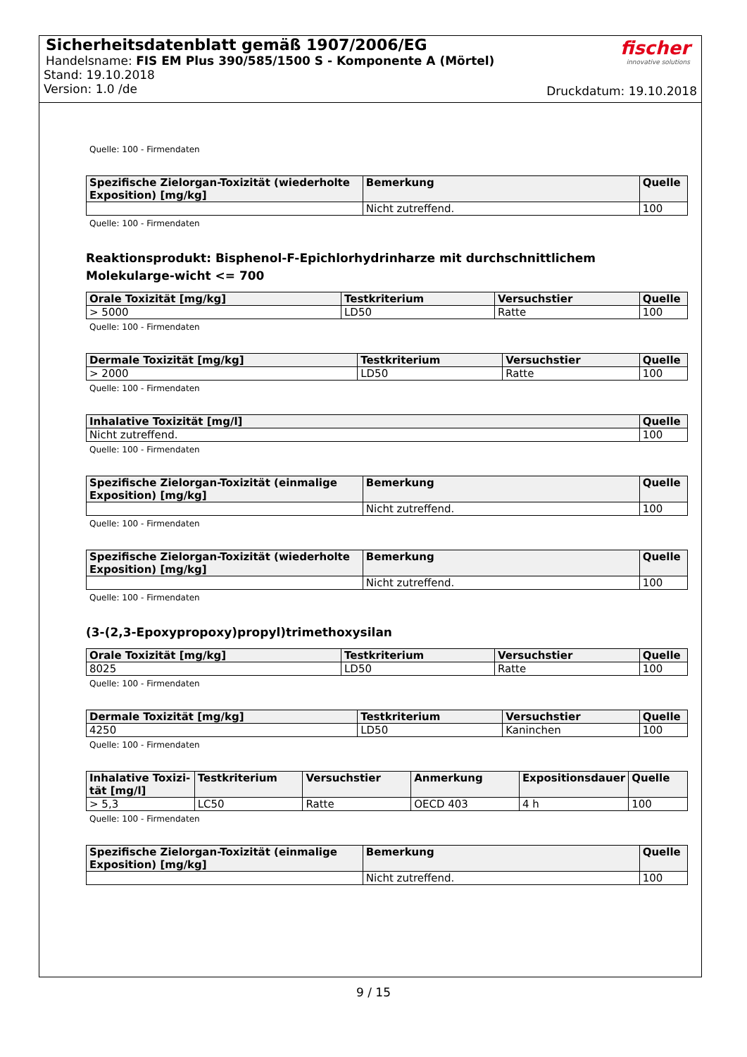Sicherheitsdatenblatt gemäß 1907/2006/EG
Handelsname: FIS EM Plus 390/585/1500 S - Komponente A (Mörtel)
Stand: 19.10.2018
Version: 1.0 /de
fischer
innovative solutions
Druckdatum: 19.10.2018
Quelle: 100 - Firmendaten
| Spezifische Zielorgan-Toxizität (wiederholte Exposition) [mg/kg] | Bemerkung | Quelle |
| --- | --- | --- |
| | Nicht zutreffend. | 100 |
Quelle: 100 - Firmendaten
Reaktionsprodukt: Bisphenol-F-Epichlorhydrinharze mit durchschnittlichem Molekularge-wicht <= 700
| Orale Toxizität [mg/kg] | Testkriterium | Versuchstier | Quelle |
| --- | --- | --- | --- |
| > 5000 | LD50 | Ratte | 100 |
Quelle: 100 - Firmendaten
| Dermale Toxizität [mg/kg] | Testkriterium | Versuchstier | Quelle |
| --- | --- | --- | --- |
| > 2000 | LD50 | Ratte | 100 |
Quelle: 100 - Firmendaten
| Inhalative Toxizität [mg/l] | Quelle |
| --- | --- |
| Nicht zutreffend. | 100 |
Quelle: 100 - Firmendaten
| Spezifische Zielorgan-Toxizität (einmalige Exposition) [mg/kg] | Bemerkung | Quelle |
| --- | --- | --- |
| | Nicht zutreffend. | 100 |
Quelle: 100 - Firmendaten
| Spezifische Zielorgan-Toxizität (wiederholte Exposition) [mg/kg] | Bemerkung | Quelle |
| --- | --- | --- |
| | Nicht zutreffend. | 100 |
Quelle: 100 - Firmendaten
(3-(2,3-Epoxypropoxy)propyl)trimethoxysilan
| Orale Toxizität [mg/kg] | Testkriterium | Versuchstier | Quelle |
| --- | --- | --- | --- |
| 8025 | LD50 | Ratte | 100 |
Quelle: 100 - Firmendaten
| Dermale Toxizität [mg/kg] | Testkriterium | Versuchstier | Quelle |
| --- | --- | --- | --- |
| 4250 | LD50 | Kaninchen | 100 |
Quelle: 100 - Firmendaten
| Inhalative Toxizi-tät [mg/l] | Testkriterium | Versuchstier | Anmerkung | Expositionsdauer | Quelle |
| --- | --- | --- | --- | --- | --- |
| > 5,3 | LC50 | Ratte | OECD 403 | 4 h | 100 |
Quelle: 100 - Firmendaten
| Spezifische Zielorgan-Toxizität (einmalige Exposition) [mg/kg] | Bemerkung | Quelle |
| --- | --- | --- |
| | Nicht zutreffend. | 100 |
9 / 15